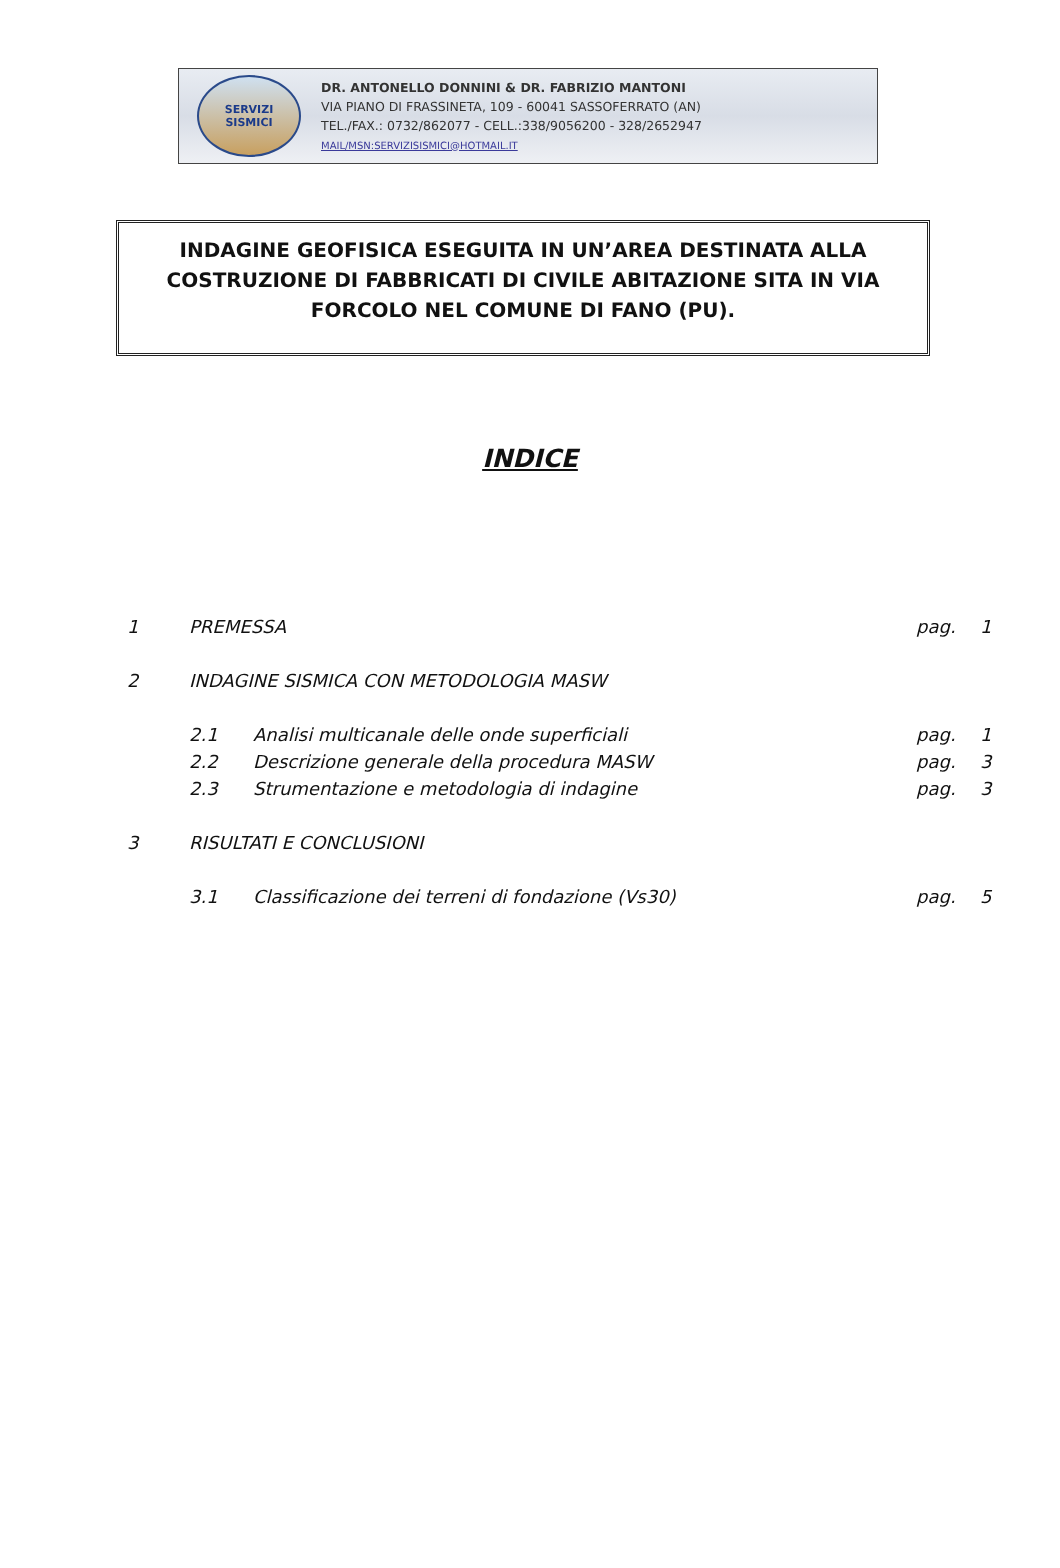SERVIZI
SISMICI
DR. ANTONELLO DONNINI & DR. FABRIZIO MANTONI
VIA PIANO DI FRASSINETA, 109 - 60041 SASSOFERRATO (AN)
TEL./FAX.: 0732/862077 - CELL.:338/9056200 - 328/2652947
MAIL/MSN:SERVIZISISMICI@HOTMAIL.IT
INDAGINE GEOFISICA ESEGUITA IN UN’AREA DESTINATA ALLA COSTRUZIONE DI FABBRICATI DI CIVILE ABITAZIONE SITA IN VIA FORCOLO NEL COMUNE DI FANO (PU).
INDICE
1 PREMESSA pag. 1
2 INDAGINE SISMICA CON METODOLOGIA MASW
2.1 Analisi multicanale delle onde superficiali pag. 1
2.2 Descrizione generale della procedura MASW pag. 3
2.3 Strumentazione e metodologia di indagine pag. 3
3 RISULTATI E CONCLUSIONI
3.1 Classificazione dei terreni di fondazione (Vs30) pag. 5